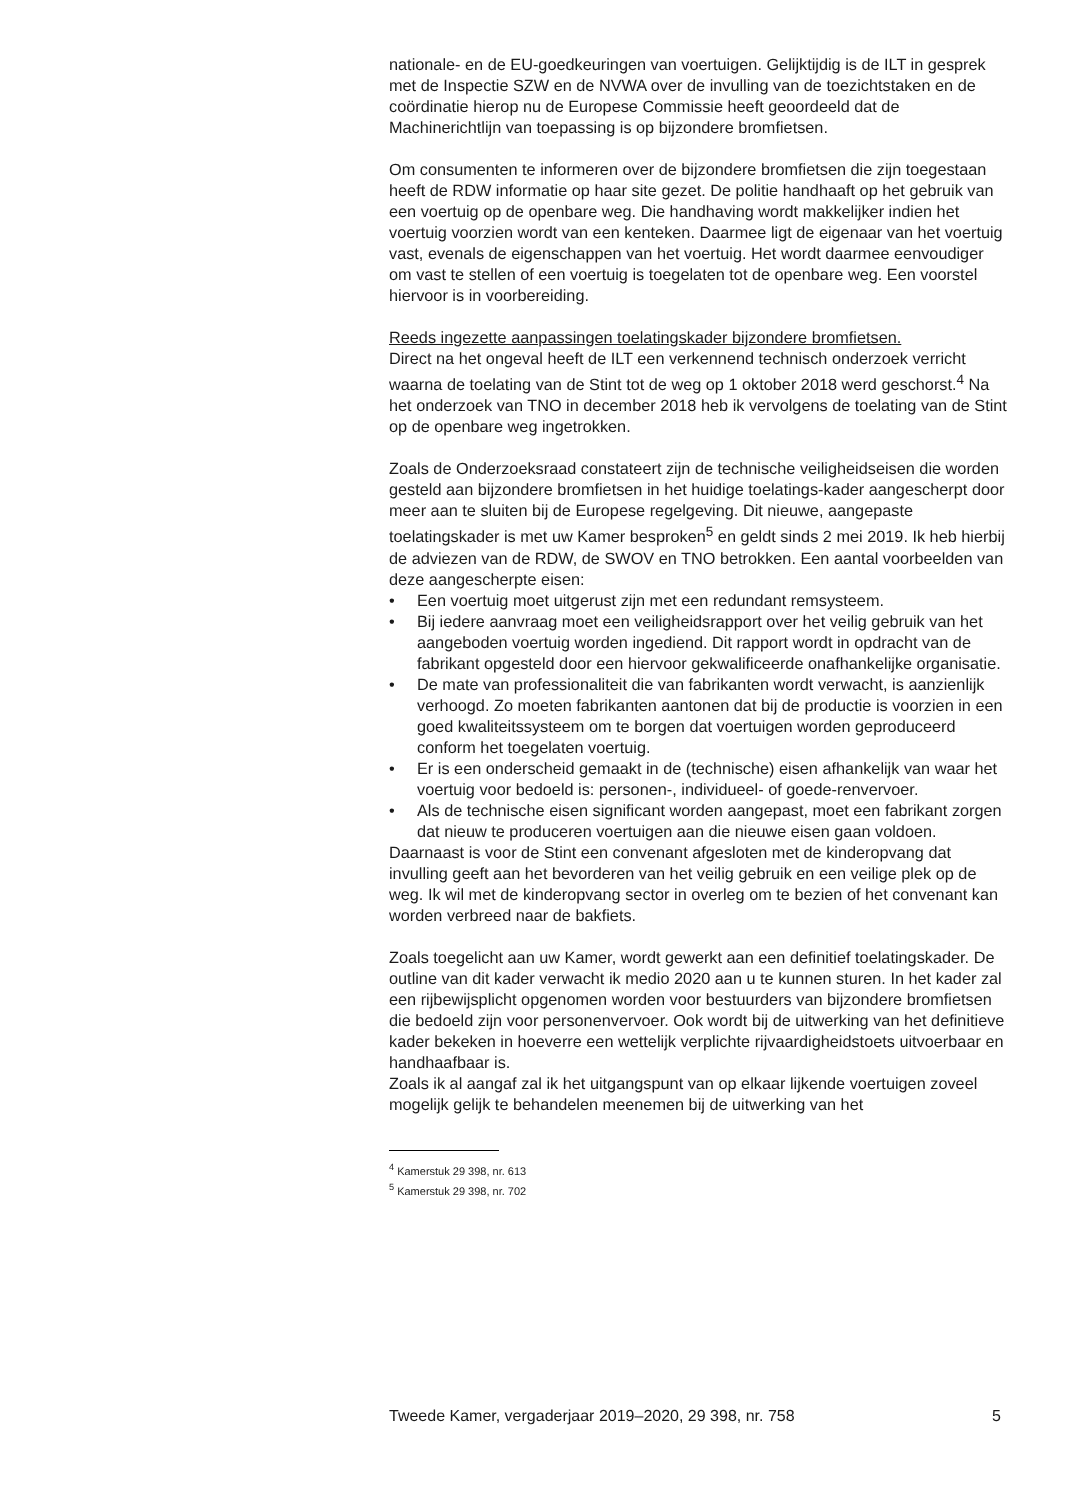nationale- en de EU-goedkeuringen van voertuigen. Gelijktijdig is de ILT in gesprek met de Inspectie SZW en de NVWA over de invulling van de toezichtstaken en de coördinatie hierop nu de Europese Commissie heeft geoordeeld dat de Machinerichtlijn van toepassing is op bijzondere bromfietsen.
Om consumenten te informeren over de bijzondere bromfietsen die zijn toegestaan heeft de RDW informatie op haar site gezet. De politie handhaaft op het gebruik van een voertuig op de openbare weg. Die handhaving wordt makkelijker indien het voertuig voorzien wordt van een kenteken. Daarmee ligt de eigenaar van het voertuig vast, evenals de eigenschappen van het voertuig. Het wordt daarmee eenvoudiger om vast te stellen of een voertuig is toegelaten tot de openbare weg. Een voorstel hiervoor is in voorbereiding.
Reeds ingezette aanpassingen toelatingskader bijzondere bromfietsen.
Direct na het ongeval heeft de ILT een verkennend technisch onderzoek verricht waarna de toelating van de Stint tot de weg op 1 oktober 2018 werd geschorst.<sup>4</sup> Na het onderzoek van TNO in december 2018 heb ik vervolgens de toelating van de Stint op de openbare weg ingetrokken.
Zoals de Onderzoeksraad constateert zijn de technische veiligheidseisen die worden gesteld aan bijzondere bromfietsen in het huidige toelatings-kader aangescherpt door meer aan te sluiten bij de Europese regelgeving. Dit nieuwe, aangepaste toelatingskader is met uw Kamer besproken<sup>5</sup> en geldt sinds 2 mei 2019. Ik heb hierbij de adviezen van de RDW, de SWOV en TNO betrokken. Een aantal voorbeelden van deze aangescherpte eisen:
• Een voertuig moet uitgerust zijn met een redundant remsysteem.
• Bij iedere aanvraag moet een veiligheidsrapport over het veilig gebruik van het aangeboden voertuig worden ingediend. Dit rapport wordt in opdracht van de fabrikant opgesteld door een hiervoor gekwalificeerde onafhankelijke organisatie.
• De mate van professionaliteit die van fabrikanten wordt verwacht, is aanzienlijk verhoogd. Zo moeten fabrikanten aantonen dat bij de productie is voorzien in een goed kwaliteitssysteem om te borgen dat voertuigen worden geproduceerd conform het toegelaten voertuig.
• Er is een onderscheid gemaakt in de (technische) eisen afhankelijk van waar het voertuig voor bedoeld is: personen-, individueel- of goede-renvervoer.
• Als de technische eisen significant worden aangepast, moet een fabrikant zorgen dat nieuw te produceren voertuigen aan die nieuwe eisen gaan voldoen.
Daarnaast is voor de Stint een convenant afgesloten met de kinderopvang dat invulling geeft aan het bevorderen van het veilig gebruik en een veilige plek op de weg. Ik wil met de kinderopvang sector in overleg om te bezien of het convenant kan worden verbreed naar de bakfiets.
Zoals toegelicht aan uw Kamer, wordt gewerkt aan een definitief toelatingskader. De outline van dit kader verwacht ik medio 2020 aan u te kunnen sturen. In het kader zal een rijbewijsplicht opgenomen worden voor bestuurders van bijzondere bromfietsen die bedoeld zijn voor personenvervoer. Ook wordt bij de uitwerking van het definitieve kader bekeken in hoeverre een wettelijk verplichte rijvaardigheidstoets uitvoerbaar en handhaafbaar is.
Zoals ik al aangaf zal ik het uitgangspunt van op elkaar lijkende voertuigen zoveel mogelijk gelijk te behandelen meenemen bij de uitwerking van het
<sup>4</sup> Kamerstuk 29 398, nr. 613
<sup>5</sup> Kamerstuk 29 398, nr. 702
Tweede Kamer, vergaderjaar 2019–2020, 29 398, nr. 758 5